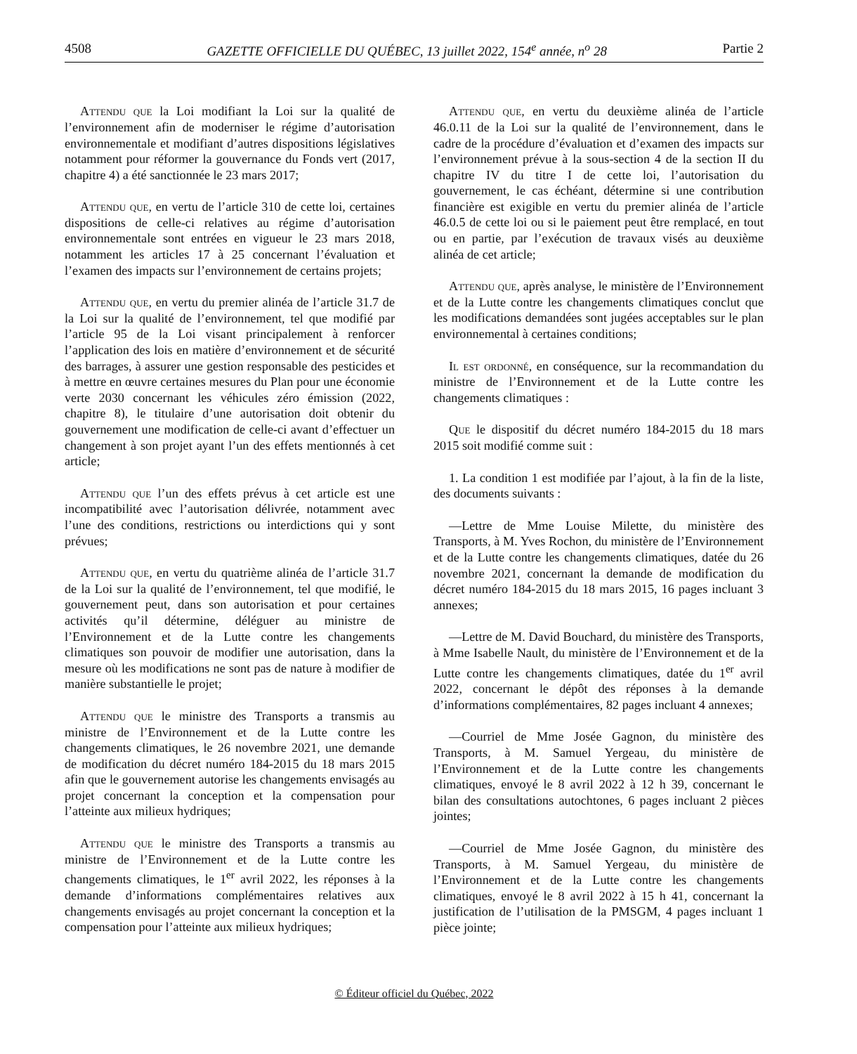4508 GAZETTE OFFICIELLE DU QUÉBEC, 13 juillet 2022, 154<sup>e</sup> année, n<sup>o</sup> 28 Partie 2
Attendu que la Loi modifiant la Loi sur la qualité de l’environnement afin de moderniser le régime d’autorisation environnementale et modifiant d’autres dispositions législatives notamment pour réformer la gouvernance du Fonds vert (2017, chapitre 4) a été sanctionnée le 23 mars 2017;
Attendu que, en vertu de l’article 310 de cette loi, certaines dispositions de celle-ci relatives au régime d’autorisation environnementale sont entrées en vigueur le 23 mars 2018, notamment les articles 17 à 25 concernant l’évaluation et l’examen des impacts sur l’environnement de certains projets;
Attendu que, en vertu du premier alinéa de l’article 31.7 de la Loi sur la qualité de l’environnement, tel que modifié par l’article 95 de la Loi visant principalement à renforcer l’application des lois en matière d’environnement et de sécurité des barrages, à assurer une gestion responsable des pesticides et à mettre en œuvre certaines mesures du Plan pour une économie verte 2030 concernant les véhicules zéro émission (2022, chapitre 8), le titulaire d’une autorisation doit obtenir du gouvernement une modification de celle-ci avant d’effectuer un changement à son projet ayant l’un des effets mentionnés à cet article;
Attendu que l’un des effets prévus à cet article est une incompatibilité avec l’autorisation délivrée, notamment avec l’une des conditions, restrictions ou interdictions qui y sont prévues;
Attendu que, en vertu du quatrième alinéa de l’article 31.7 de la Loi sur la qualité de l’environnement, tel que modifié, le gouvernement peut, dans son autorisation et pour certaines activités qu’il détermine, déléguer au ministre de l’Environnement et de la Lutte contre les changements climatiques son pouvoir de modifier une autorisation, dans la mesure où les modifications ne sont pas de nature à modifier de manière substantielle le projet;
Attendu que le ministre des Transports a transmis au ministre de l’Environnement et de la Lutte contre les changements climatiques, le 26 novembre 2021, une demande de modification du décret numéro 184-2015 du 18 mars 2015 afin que le gouvernement autorise les changements envisagés au projet concernant la conception et la compensation pour l’atteinte aux milieux hydriques;
Attendu que le ministre des Transports a transmis au ministre de l’Environnement et de la Lutte contre les changements climatiques, le 1<sup>er</sup> avril 2022, les réponses à la demande d’informations complémentaires relatives aux changements envisagés au projet concernant la conception et la compensation pour l’atteinte aux milieux hydriques;
Attendu que, en vertu du deuxième alinéa de l’article 46.0.11 de la Loi sur la qualité de l’environnement, dans le cadre de la procédure d’évaluation et d’examen des impacts sur l’environnement prévue à la sous-section 4 de la section II du chapitre IV du titre I de cette loi, l’autorisation du gouvernement, le cas échéant, détermine si une contribution financière est exigible en vertu du premier alinéa de l’article 46.0.5 de cette loi ou si le paiement peut être remplacé, en tout ou en partie, par l’exécution de travaux visés au deuxième alinéa de cet article;
Attendu que, après analyse, le ministère de l’Environnement et de la Lutte contre les changements climatiques conclut que les modifications demandées sont jugées acceptables sur le plan environnemental à certaines conditions;
Il est ordonné, en conséquence, sur la recommandation du ministre de l’Environnement et de la Lutte contre les changements climatiques :
Que le dispositif du décret numéro 184-2015 du 18 mars 2015 soit modifié comme suit :
1. La condition 1 est modifiée par l’ajout, à la fin de la liste, des documents suivants :
—Lettre de Mme Louise Milette, du ministère des Transports, à M. Yves Rochon, du ministère de l’Environnement et de la Lutte contre les changements climatiques, datée du 26 novembre 2021, concernant la demande de modification du décret numéro 184-2015 du 18 mars 2015, 16 pages incluant 3 annexes;
—Lettre de M. David Bouchard, du ministère des Transports, à Mme Isabelle Nault, du ministère de l’Environnement et de la Lutte contre les changements climatiques, datée du 1<sup>er</sup> avril 2022, concernant le dépôt des réponses à la demande d’informations complémentaires, 82 pages incluant 4 annexes;
—Courriel de Mme Josée Gagnon, du ministère des Transports, à M. Samuel Yergeau, du ministère de l’Environnement et de la Lutte contre les changements climatiques, envoyé le 8 avril 2022 à 12 h 39, concernant le bilan des consultations autochtones, 6 pages incluant 2 pièces jointes;
—Courriel de Mme Josée Gagnon, du ministère des Transports, à M. Samuel Yergeau, du ministère de l’Environnement et de la Lutte contre les changements climatiques, envoyé le 8 avril 2022 à 15 h 41, concernant la justification de l’utilisation de la PMSGM, 4 pages incluant 1 pièce jointe;
© Éditeur officiel du Québec, 2022